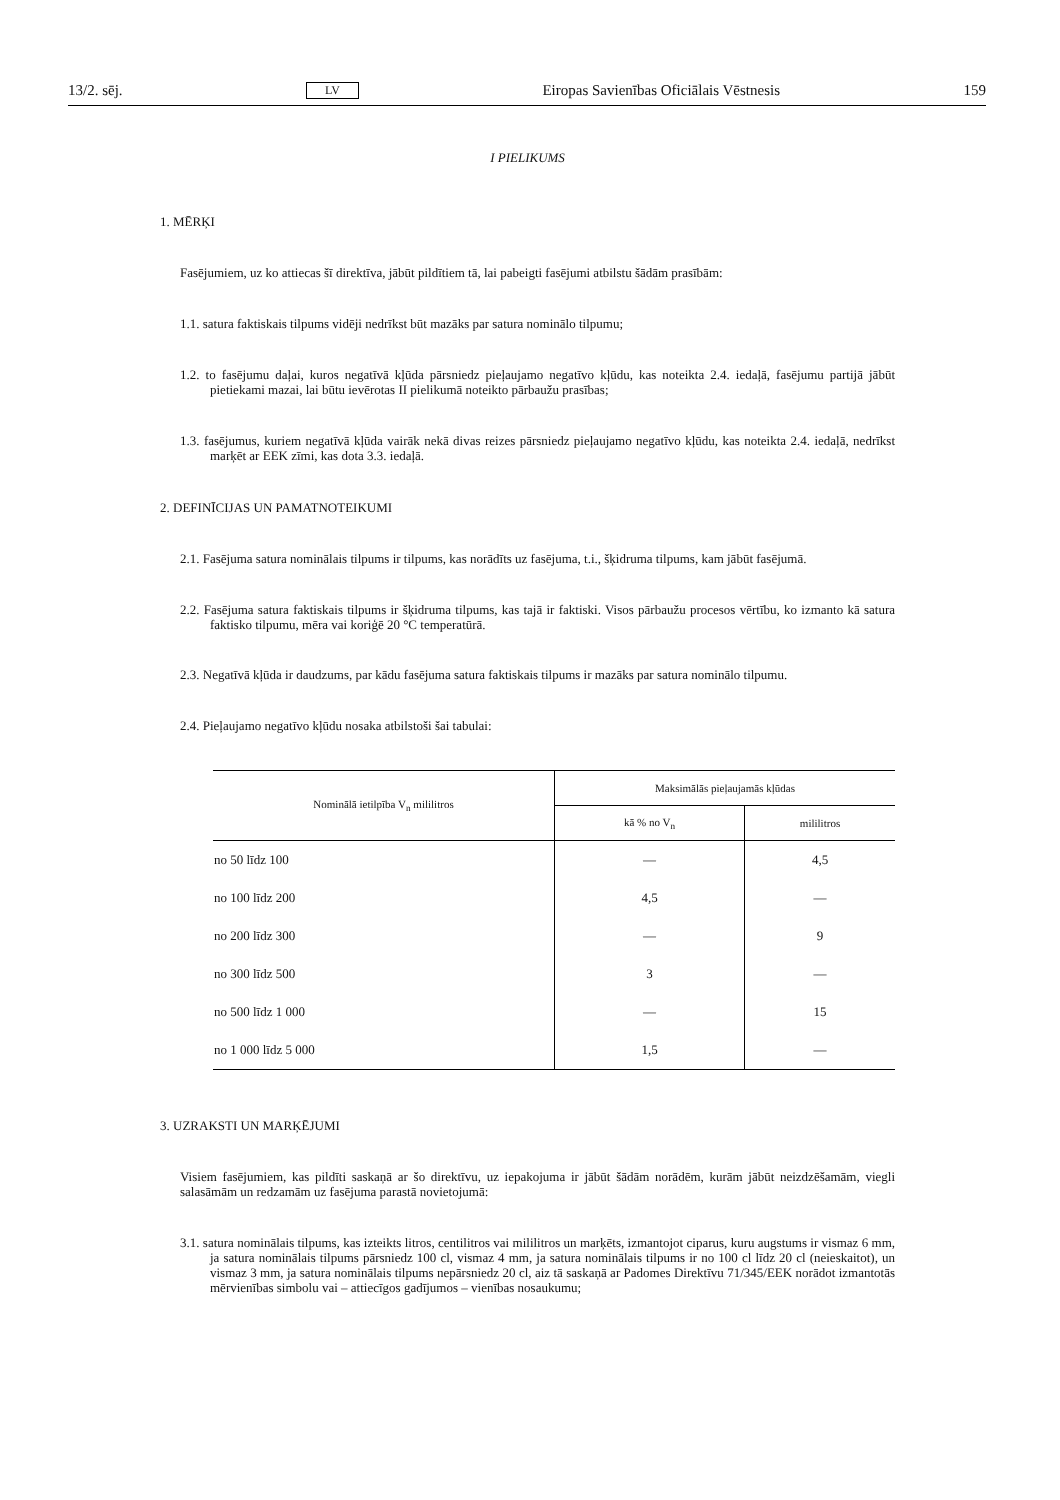13/2. sēj. LV Eiropas Savienības Oficiālais Vēstnesis 159
I PIELIKUMS
1. MĒRĶI
Fasējumiem, uz ko attiecas šī direktīva, jābūt pildītiem tā, lai pabeigti fasējumi atbilstu šādām prasībām:
1.1. satura faktiskais tilpums vidēji nedrīkst būt mazāks par satura nominālo tilpumu;
1.2. to fasējumu daļai, kuros negatīvā kļūda pārsniedz pieļaujamo negatīvo kļūdu, kas noteikta 2.4. iedaļā, fasējumu partijā jābūt pietiekami mazai, lai būtu ievērotas II pielikumā noteikto pārbaužu prasības;
1.3. fasējumus, kuriem negatīvā kļūda vairāk nekā divas reizes pārsniedz pieļaujamo negatīvo kļūdu, kas noteikta 2.4. iedaļā, nedrīkst marķēt ar EEK zīmi, kas dota 3.3. iedaļā.
2. DEFINĪCIJAS UN PAMATNOTEIKUMI
2.1. Fasējuma satura nominālais tilpums ir tilpums, kas norādīts uz fasējuma, t.i., šķidruma tilpums, kam jābūt fasējumā.
2.2. Fasējuma satura faktiskais tilpums ir šķidruma tilpums, kas tajā ir faktiski. Visos pārbaužu procesos vērtību, ko izmanto kā satura faktisko tilpumu, mēra vai koriģē 20 °C temperatūrā.
2.3. Negatīvā kļūda ir daudzums, par kādu fasējuma satura faktiskais tilpums ir mazāks par satura nominālo tilpumu.
2.4. Pieļaujamo negatīvo kļūdu nosaka atbilstoši šai tabulai:
| Nominālā ietilpība V<sub>n</sub> mililitros | Maksimālās pieļaujamās kļūdas | |
| --- | --- | --- |
| | kā % no V<sub>n</sub> | mililitros |
| no 50 līdz 100 | — | 4,5 |
| no 100 līdz 200 | 4,5 | — |
| no 200 līdz 300 | — | 9 |
| no 300 līdz 500 | 3 | — |
| no 500 līdz 1 000 | — | 15 |
| no 1 000 līdz 5 000 | 1,5 | — |
3. UZRAKSTI UN MARĶĒJUMI
Visiem fasējumiem, kas pildīti saskaņā ar šo direktīvu, uz iepakojuma ir jābūt šādām norādēm, kurām jābūt neizdzēšamām, viegli salasāmām un redzamām uz fasējuma parastā novietojumā:
3.1. satura nominālais tilpums, kas izteikts litros, centilitros vai mililitros un marķēts, izmantojot ciparus, kuru augstums ir vismaz 6 mm, ja satura nominālais tilpums pārsniedz 100 cl, vismaz 4 mm, ja satura nominālais tilpums ir no 100 cl līdz 20 cl (neieskaitot), un vismaz 3 mm, ja satura nominālais tilpums nepārsniedz 20 cl, aiz tā saskaņā ar Padomes Direktīvu 71/345/EEK norādot izmantotās mērvienības simbolu vai – attiecīgos gadījumos – vienības nosaukumu;